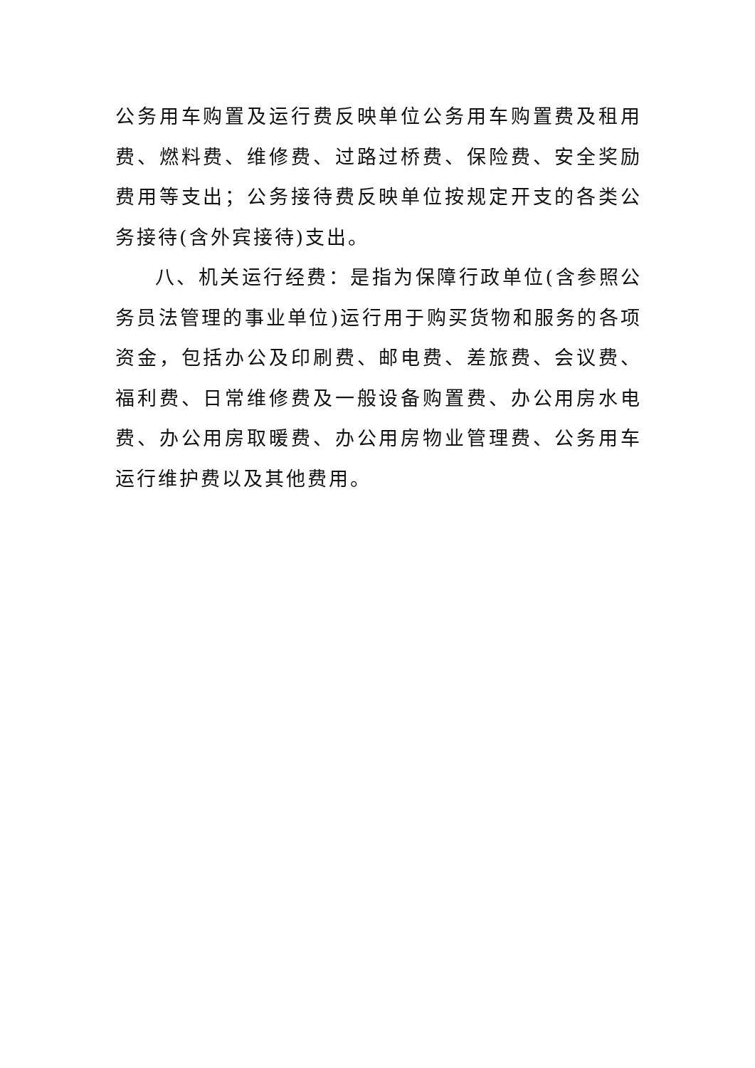公务用车购置及运行费反映单位公务用车购置费及租用费、燃料费、维修费、过路过桥费、保险费、安全奖励费用等支出；公务接待费反映单位按规定开支的各类公务接待(含外宾接待)支出。
八、机关运行经费：是指为保障行政单位(含参照公务员法管理的事业单位)运行用于购买货物和服务的各项资金，包括办公及印刷费、邮电费、差旅费、会议费、福利费、日常维修费及一般设备购置费、办公用房水电费、办公用房取暖费、办公用房物业管理费、公务用车运行维护费以及其他费用。